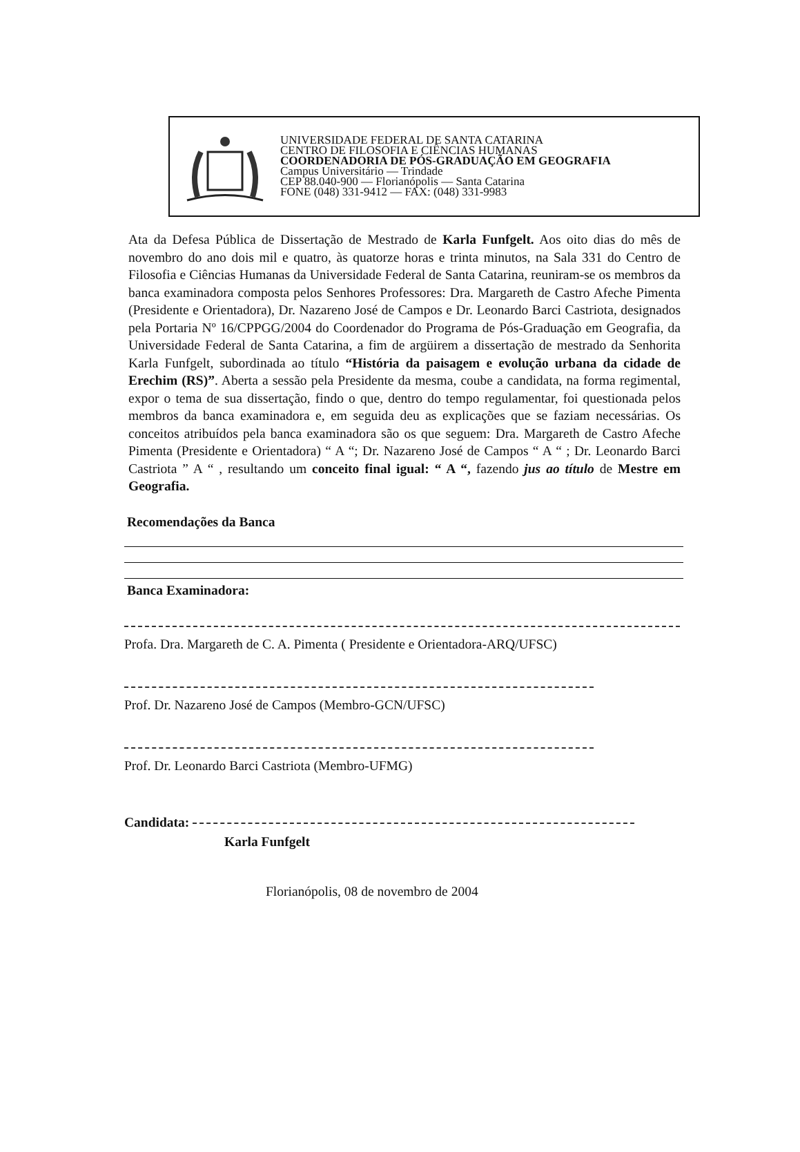UNIVERSIDADE FEDERAL DE SANTA CATARINA
CENTRO DE FILOSOFIA E CIÊNCIAS HUMANAS
COORDENADORIA DE PÓS-GRADUAÇÃO EM GEOGRAFIA
Campus Universitário — Trindade
CEP 88.040-900 — Florianópolis — Santa Catarina
FONE (048) 331-9412 — FAX: (048) 331-9983
Ata da Defesa Pública de Dissertação de Mestrado de Karla Funfgelt. Aos oito dias do mês de novembro do ano dois mil e quatro, às quatorze horas e trinta minutos, na Sala 331 do Centro de Filosofia e Ciências Humanas da Universidade Federal de Santa Catarina, reuniram-se os membros da banca examinadora composta pelos Senhores Professores: Dra. Margareth de Castro Afeche Pimenta (Presidente e Orientadora), Dr. Nazareno José de Campos e Dr. Leonardo Barci Castriota, designados pela Portaria Nº 16/CPPGG/2004 do Coordenador do Programa de Pós-Graduação em Geografia, da Universidade Federal de Santa Catarina, a fim de argüirem a dissertação de mestrado da Senhorita Karla Funfgelt, subordinada ao título “História da paisagem e evolução urbana da cidade de Erechim (RS)”. Aberta a sessão pela Presidente da mesma, coube a candidata, na forma regimental, expor o tema de sua dissertação, findo o que, dentro do tempo regulamentar, foi questionada pelos membros da banca examinadora e, em seguida deu as explicações que se faziam necessárias. Os conceitos atribuídos pela banca examinadora são os que seguem: Dra. Margareth de Castro Afeche Pimenta (Presidente e Orientadora) “ A “; Dr. Nazareno José de Campos “ A “ ; Dr. Leonardo Barci Castriota ” A “ , resultando um conceito final igual: “ A “, fazendo jus ao título de Mestre em Geografia.
Recomendações da Banca
Banca Examinadora:
Profa. Dra. Margareth de C. A. Pimenta ( Presidente e Orientadora-ARQ/UFSC)
Prof. Dr. Nazareno José de Campos (Membro-GCN/UFSC)
Prof. Dr. Leonardo Barci Castriota (Membro-UFMG)
Candidata:
Karla Funfgelt
Florianópolis, 08 de novembro de 2004